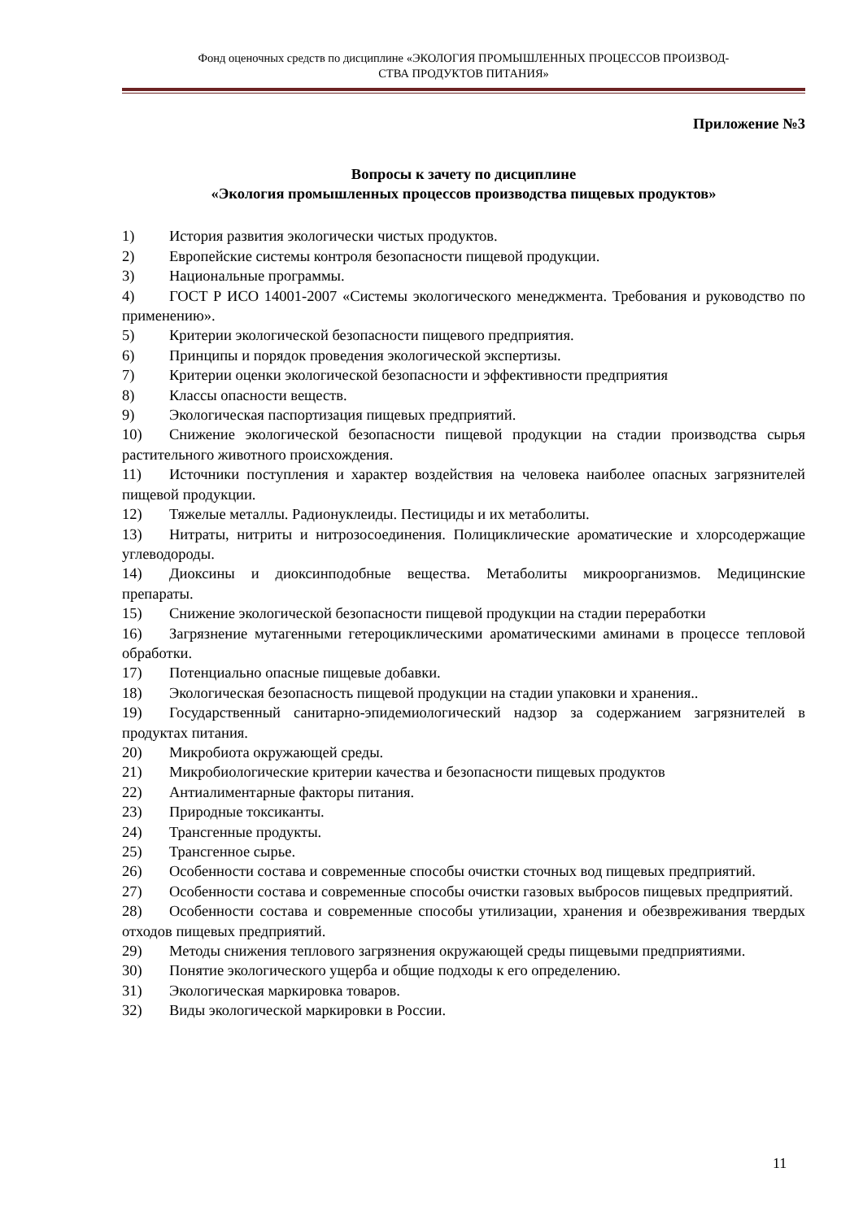Фонд оценочных средств по дисциплине «ЭКОЛОГИЯ ПРОМЫШЛЕННЫХ ПРОЦЕССОВ ПРОИЗВОД-
СТВА ПРОДУКТОВ ПИТАНИЯ»
Приложение №3
Вопросы к зачету по дисциплине
«Экология промышленных процессов производства пищевых продуктов»
1) История развития экологически чистых продуктов.
2) Европейские системы контроля безопасности пищевой продукции.
3) Национальные программы.
4) ГОСТ Р ИСО 14001-2007 «Системы экологического менеджмента. Требования и руководство по применению».
5) Критерии экологической безопасности пищевого предприятия.
6) Принципы и порядок проведения экологической экспертизы.
7) Критерии оценки экологической безопасности и эффективности предприятия
8) Классы опасности веществ.
9) Экологическая паспортизация пищевых предприятий.
10) Снижение экологической безопасности пищевой продукции на стадии производства сырья растительного животного происхождения.
11) Источники поступления и характер воздействия на человека наиболее опасных загрязнителей пищевой продукции.
12) Тяжелые металлы. Радионуклеиды. Пестициды и их метаболиты.
13) Нитраты, нитриты и нитрозосоединения. Полициклические ароматические и хлорсодержащие углеводороды.
14) Диоксины и диоксинподобные вещества. Метаболиты микроорганизмов. Медицинские препараты.
15) Снижение экологической безопасности пищевой продукции на стадии переработки
16) Загрязнение мутагенными гетероциклическими ароматическими аминами в процессе тепловой обработки.
17) Потенциально опасные пищевые добавки.
18) Экологическая безопасность пищевой продукции на стадии упаковки и хранения..
19) Государственный санитарно-эпидемиологический надзор за содержанием загрязнителей в продуктах питания.
20) Микробиота окружающей среды.
21) Микробиологические критерии качества и безопасности пищевых продуктов
22) Антиалиментарные факторы питания.
23) Природные токсиканты.
24) Трансгенные продукты.
25) Трансгенное сырье.
26) Особенности состава и современные способы очистки сточных вод пищевых предприятий.
27) Особенности состава и современные способы очистки газовых выбросов пищевых предприятий.
28) Особенности состава и современные способы утилизации, хранения и обезвреживания твердых отходов пищевых предприятий.
29) Методы снижения теплового загрязнения окружающей среды пищевыми предприятиями.
30) Понятие экологического ущерба и общие подходы к его определению.
31) Экологическая маркировка товаров.
32) Виды экологической маркировки в России.
11